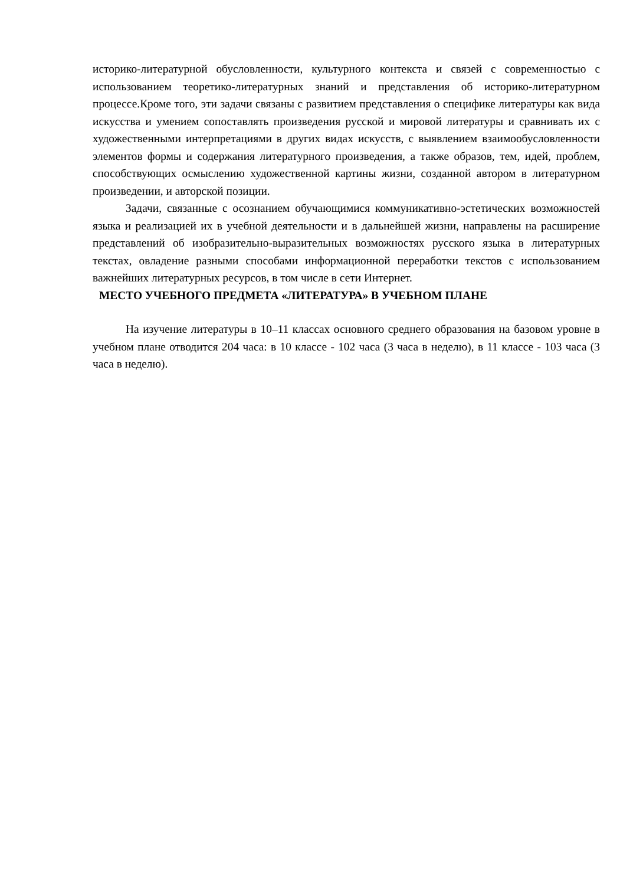историко-литературной обусловленности, культурного контекста и связей с современностью с использованием теоретико-литературных знаний и представления об историко-литературном процессе.Кроме того, эти задачи связаны с развитием представления о специфике литературы как вида искусства и умением сопоставлять произведения русской и мировой литературы и сравнивать их с художественными интерпретациями в других видах искусств, с выявлением взаимообусловленности элементов формы и содержания литературного произведения, а также образов, тем, идей, проблем, способствующих осмыслению художественной картины жизни, созданной автором в литературном произведении, и авторской позиции.
Задачи, связанные с осознанием обучающимися коммуникативно-эстетических возможностей языка и реализацией их в учебной деятельности и в дальнейшей жизни, направлены на расширение представлений об изобразительно-выразительных возможностях русского языка в литературных текстах, овладение разными способами информационной переработки текстов с использованием важнейших литературных ресурсов, в том числе в сети Интернет.
МЕСТО УЧЕБНОГО ПРЕДМЕТА «ЛИТЕРАТУРА» В УЧЕБНОМ ПЛАНЕ
На изучение литературы в 10–11 классах основного среднего образования на базовом уровне в учебном плане отводится 204 часа: в 10 классе - 102 часа (3 часа в неделю), в 11 классе - 103 часа (3 часа в неделю).